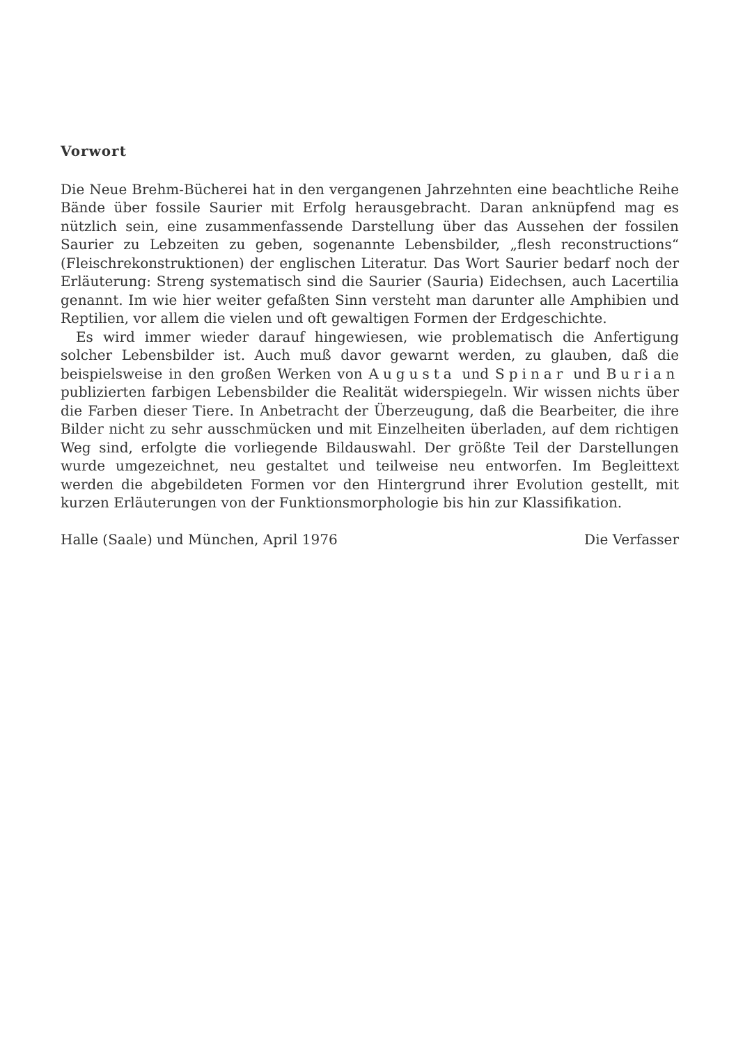Vorwort
Die Neue Brehm-Bücherei hat in den vergangenen Jahrzehnten eine beachtliche Reihe Bände über fossile Saurier mit Erfolg herausgebracht. Daran anknüpfend mag es nützlich sein, eine zusammenfassende Darstellung über das Aussehen der fossilen Saurier zu Lebzeiten zu geben, sogenannte Lebensbilder, „flesh reconstructions“ (Fleischrekonstruktionen) der englischen Literatur. Das Wort Saurier bedarf noch der Erläuterung: Streng systematisch sind die Saurier (Sauria) Eidechsen, auch Lacertilia genannt. Im wie hier weiter gefaßten Sinn versteht man darunter alle Amphibien und Reptilien, vor allem die vielen und oft gewaltigen Formen der Erdgeschichte.
Es wird immer wieder darauf hingewiesen, wie problematisch die Anfertigung solcher Lebensbilder ist. Auch muß davor gewarnt werden, zu glauben, daß die beispielsweise in den großen Werken von Augusta und Spinar und Burian publizierten farbigen Lebensbilder die Realität widerspiegeln. Wir wissen nichts über die Farben dieser Tiere. In Anbetracht der Überzeugung, daß die Bearbeiter, die ihre Bilder nicht zu sehr ausschmücken und mit Einzelheiten überladen, auf dem richtigen Weg sind, erfolgte die vorliegende Bildauswahl. Der größte Teil der Darstellungen wurde umgezeichnet, neu gestaltet und teilweise neu entworfen. Im Begleittext werden die abgebildeten Formen vor den Hintergrund ihrer Evolution gestellt, mit kurzen Erläuterungen von der Funktionsmorphologie bis hin zur Klassifikation.
Halle (Saale) und München, April 1976 Die Verfasser